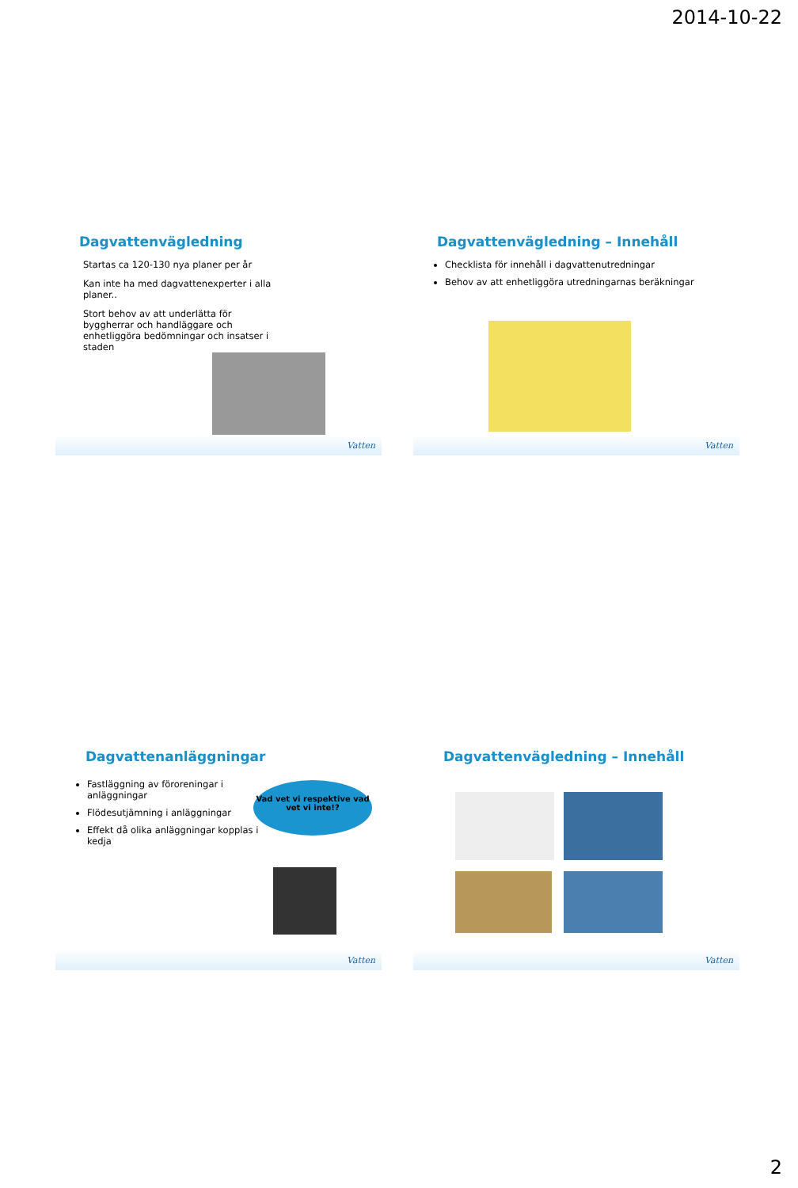2014-10-22
Dagvattenvägledning
Startas ca 120-130 nya planer per år
Kan inte ha med dagvattenexperter i alla planer..
Stort behov av att underlätta för byggherrar och handläggare och enhetliggöra bedömningar och insatser i staden
Vatten
Dagvattenvägledning – Innehåll
Checklista för innehåll i dagvattenutredningar
Behov av att enhetliggöra utredningarnas beräkningar
Vatten
Dagvattenanläggningar
Fastläggning av föroreningar i anläggningar
Flödesutjämning i anläggningar
Effekt då olika anläggningar kopplas i kedja
Vad vet vi respektive vad vet vi inte!?
Vatten
Dagvattenvägledning – Innehåll
Vatten
2